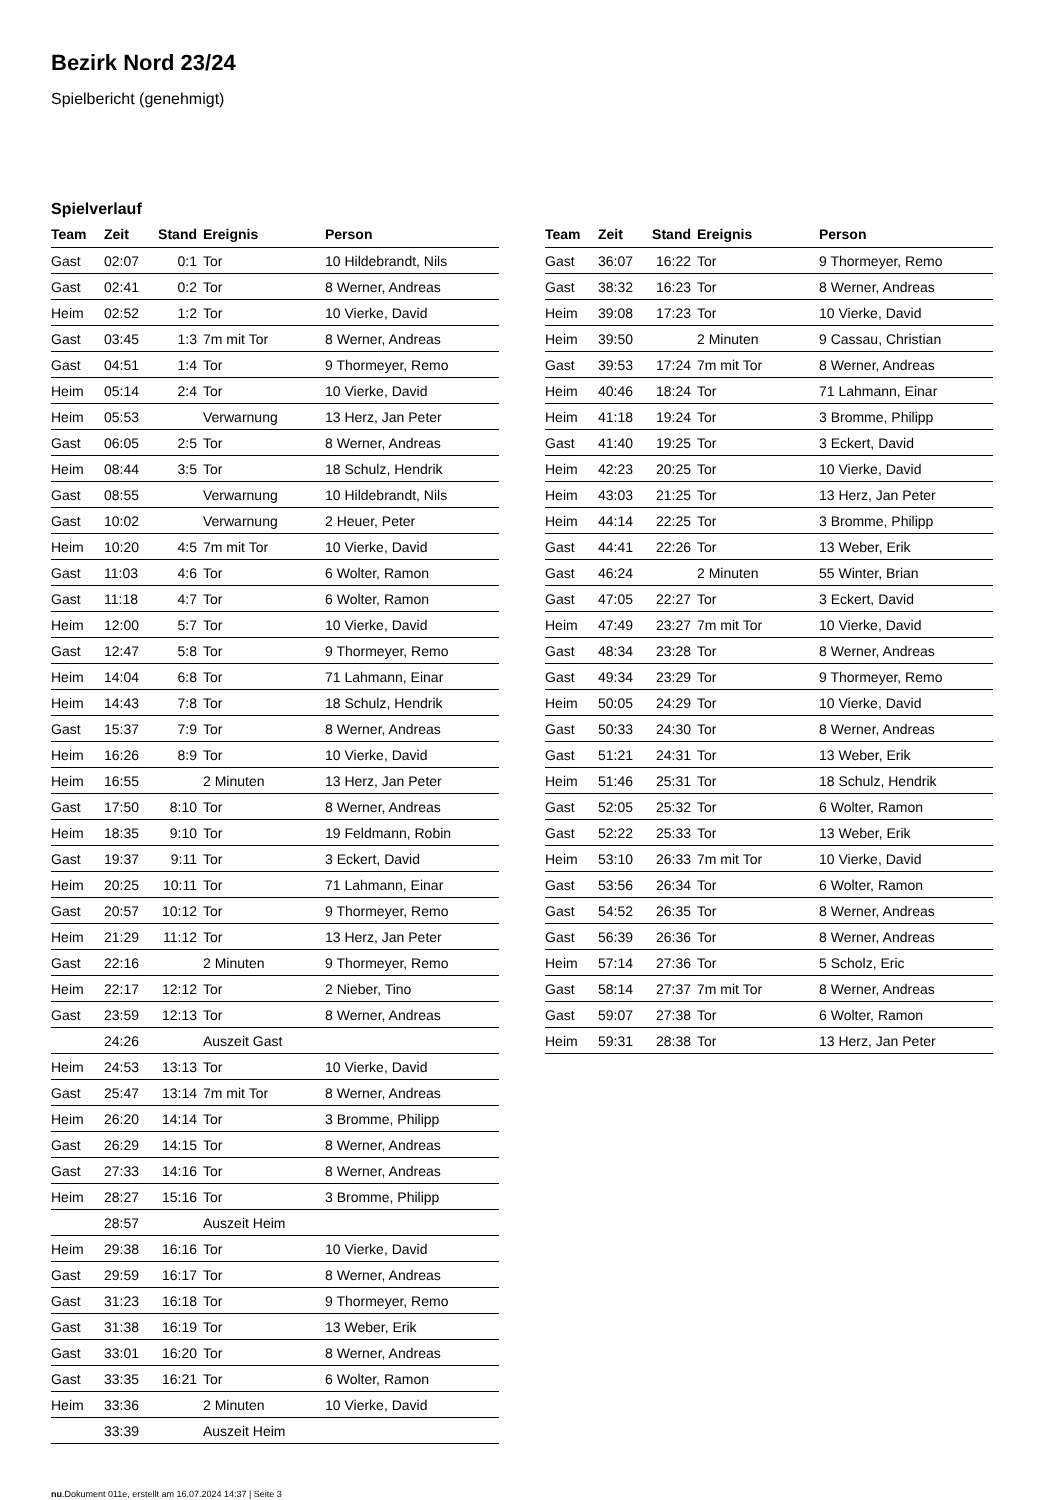Bezirk Nord 23/24
Spielbericht (genehmigt)
Spielverlauf
| Team | Zeit | Stand | Ereignis | Person |
| --- | --- | --- | --- | --- |
| Gast | 02:07 | 0:1 | Tor | 10 Hildebrandt, Nils |
| Gast | 02:41 | 0:2 | Tor | 8 Werner, Andreas |
| Heim | 02:52 | 1:2 | Tor | 10 Vierke, David |
| Gast | 03:45 | 1:3 | 7m mit Tor | 8 Werner, Andreas |
| Gast | 04:51 | 1:4 | Tor | 9 Thormeyer, Remo |
| Heim | 05:14 | 2:4 | Tor | 10 Vierke, David |
| Heim | 05:53 | | Verwarnung | 13 Herz, Jan Peter |
| Gast | 06:05 | 2:5 | Tor | 8 Werner, Andreas |
| Heim | 08:44 | 3:5 | Tor | 18 Schulz, Hendrik |
| Gast | 08:55 | | Verwarnung | 10 Hildebrandt, Nils |
| Gast | 10:02 | | Verwarnung | 2 Heuer, Peter |
| Heim | 10:20 | 4:5 | 7m mit Tor | 10 Vierke, David |
| Gast | 11:03 | 4:6 | Tor | 6 Wolter, Ramon |
| Gast | 11:18 | 4:7 | Tor | 6 Wolter, Ramon |
| Heim | 12:00 | 5:7 | Tor | 10 Vierke, David |
| Gast | 12:47 | 5:8 | Tor | 9 Thormeyer, Remo |
| Heim | 14:04 | 6:8 | Tor | 71 Lahmann, Einar |
| Heim | 14:43 | 7:8 | Tor | 18 Schulz, Hendrik |
| Gast | 15:37 | 7:9 | Tor | 8 Werner, Andreas |
| Heim | 16:26 | 8:9 | Tor | 10 Vierke, David |
| Heim | 16:55 | | 2 Minuten | 13 Herz, Jan Peter |
| Gast | 17:50 | 8:10 | Tor | 8 Werner, Andreas |
| Heim | 18:35 | 9:10 | Tor | 19 Feldmann, Robin |
| Gast | 19:37 | 9:11 | Tor | 3 Eckert, David |
| Heim | 20:25 | 10:11 | Tor | 71 Lahmann, Einar |
| Gast | 20:57 | 10:12 | Tor | 9 Thormeyer, Remo |
| Heim | 21:29 | 11:12 | Tor | 13 Herz, Jan Peter |
| Gast | 22:16 | | 2 Minuten | 9 Thormeyer, Remo |
| Heim | 22:17 | 12:12 | Tor | 2 Nieber, Tino |
| Gast | 23:59 | 12:13 | Tor | 8 Werner, Andreas |
| | 24:26 | | Auszeit Gast | |
| Heim | 24:53 | 13:13 | Tor | 10 Vierke, David |
| Gast | 25:47 | 13:14 | 7m mit Tor | 8 Werner, Andreas |
| Heim | 26:20 | 14:14 | Tor | 3 Bromme, Philipp |
| Gast | 26:29 | 14:15 | Tor | 8 Werner, Andreas |
| Gast | 27:33 | 14:16 | Tor | 8 Werner, Andreas |
| Heim | 28:27 | 15:16 | Tor | 3 Bromme, Philipp |
| | 28:57 | | Auszeit Heim | |
| Heim | 29:38 | 16:16 | Tor | 10 Vierke, David |
| Gast | 29:59 | 16:17 | Tor | 8 Werner, Andreas |
| Gast | 31:23 | 16:18 | Tor | 9 Thormeyer, Remo |
| Gast | 31:38 | 16:19 | Tor | 13 Weber, Erik |
| Gast | 33:01 | 16:20 | Tor | 8 Werner, Andreas |
| Gast | 33:35 | 16:21 | Tor | 6 Wolter, Ramon |
| Heim | 33:36 | | 2 Minuten | 10 Vierke, David |
| | 33:39 | | Auszeit Heim | |
| Team | Zeit | Stand | Ereignis | Person |
| --- | --- | --- | --- | --- |
| Gast | 36:07 | 16:22 | Tor | 9 Thormeyer, Remo |
| Gast | 38:32 | 16:23 | Tor | 8 Werner, Andreas |
| Heim | 39:08 | 17:23 | Tor | 10 Vierke, David |
| Heim | 39:50 | | 2 Minuten | 9 Cassau, Christian |
| Gast | 39:53 | 17:24 | 7m mit Tor | 8 Werner, Andreas |
| Heim | 40:46 | 18:24 | Tor | 71 Lahmann, Einar |
| Heim | 41:18 | 19:24 | Tor | 3 Bromme, Philipp |
| Gast | 41:40 | 19:25 | Tor | 3 Eckert, David |
| Heim | 42:23 | 20:25 | Tor | 10 Vierke, David |
| Heim | 43:03 | 21:25 | Tor | 13 Herz, Jan Peter |
| Heim | 44:14 | 22:25 | Tor | 3 Bromme, Philipp |
| Gast | 44:41 | 22:26 | Tor | 13 Weber, Erik |
| Gast | 46:24 | | 2 Minuten | 55 Winter, Brian |
| Gast | 47:05 | 22:27 | Tor | 3 Eckert, David |
| Heim | 47:49 | 23:27 | 7m mit Tor | 10 Vierke, David |
| Gast | 48:34 | 23:28 | Tor | 8 Werner, Andreas |
| Gast | 49:34 | 23:29 | Tor | 9 Thormeyer, Remo |
| Heim | 50:05 | 24:29 | Tor | 10 Vierke, David |
| Gast | 50:33 | 24:30 | Tor | 8 Werner, Andreas |
| Gast | 51:21 | 24:31 | Tor | 13 Weber, Erik |
| Heim | 51:46 | 25:31 | Tor | 18 Schulz, Hendrik |
| Gast | 52:05 | 25:32 | Tor | 6 Wolter, Ramon |
| Gast | 52:22 | 25:33 | Tor | 13 Weber, Erik |
| Heim | 53:10 | 26:33 | 7m mit Tor | 10 Vierke, David |
| Gast | 53:56 | 26:34 | Tor | 6 Wolter, Ramon |
| Gast | 54:52 | 26:35 | Tor | 8 Werner, Andreas |
| Gast | 56:39 | 26:36 | Tor | 8 Werner, Andreas |
| Heim | 57:14 | 27:36 | Tor | 5 Scholz, Eric |
| Gast | 58:14 | 27:37 | 7m mit Tor | 8 Werner, Andreas |
| Gast | 59:07 | 27:38 | Tor | 6 Wolter, Ramon |
| Heim | 59:31 | 28:38 | Tor | 13 Herz, Jan Peter |
nu.Dokument 011e, erstellt am 16.07.2024 14:37 | Seite 3